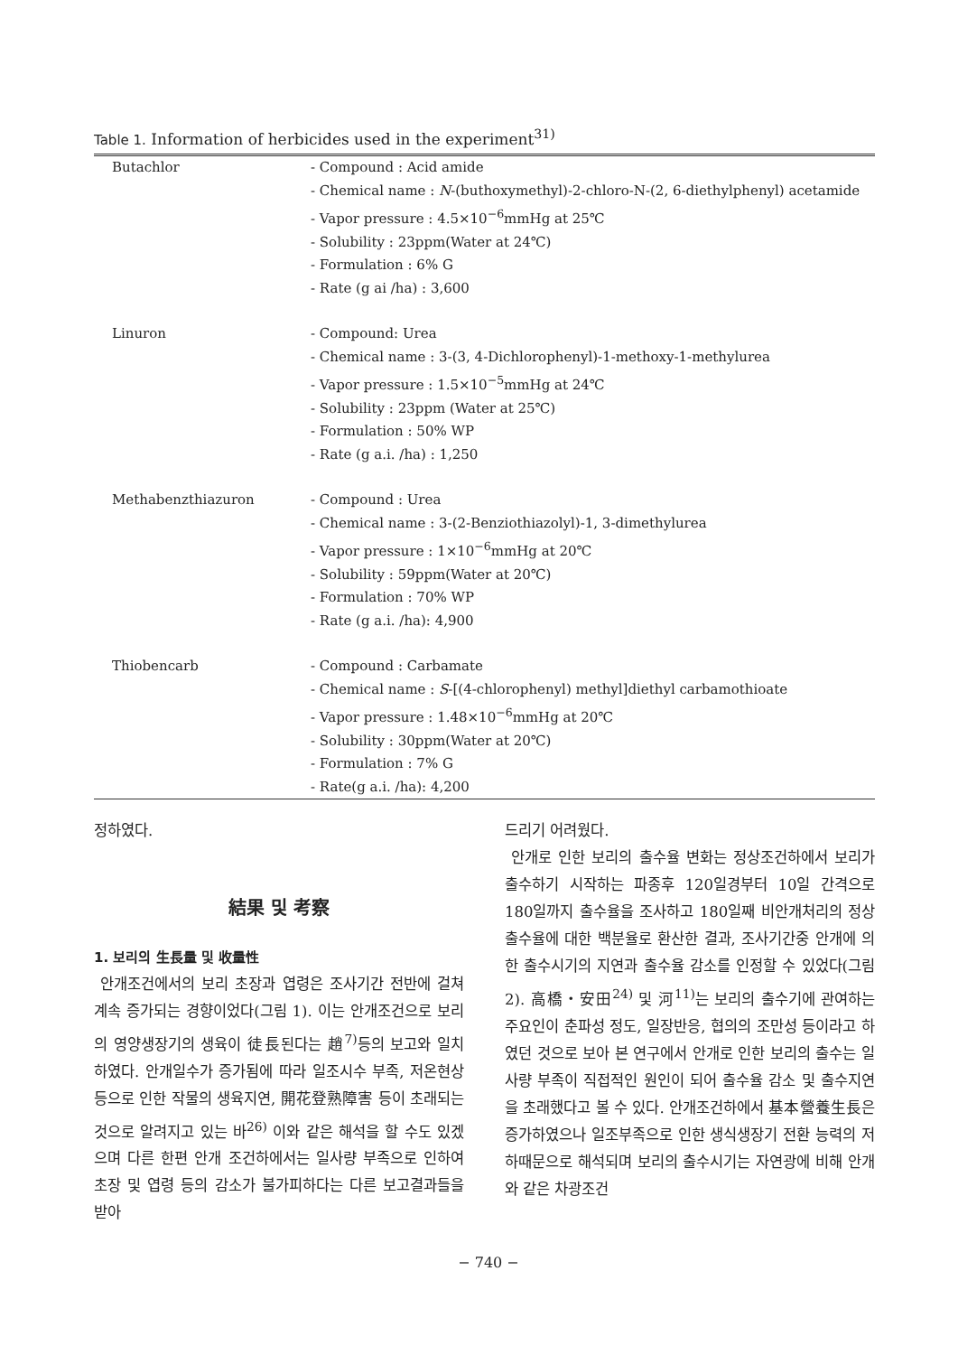Table 1. Information of herbicides used in the experiment<sup>31)</sup>
| Butachlor | - Compound : Acid amide - Chemical name : N -(buthoxymethyl)-2-chloro-N-(2, 6-diethylphenyl) acetamide - Vapor pressure : 4.5×10<sup>−6</sup>mmHg at 25℃ - Solubility : 23ppm(Water at 24℃) - Formulation : 6% G - Rate (g ai /ha) : 3,600 |
| Linuron | - Compound: Urea - Chemical name : 3-(3, 4-Dichlorophenyl)-1-methoxy-1-methylurea - Vapor pressure : 1.5×10<sup>−5</sup>mmHg at 24℃ - Solubility : 23ppm (Water at 25℃) - Formulation : 50% WP - Rate (g a.i. /ha) : 1,250 |
| Methabenzthiazuron | - Compound : Urea - Chemical name : 3-(2-Benziothiazolyl)-1, 3-dimethylurea - Vapor pressure : 1×10<sup>−6</sup>mmHg at 20℃ - Solubility : 59ppm(Water at 20℃) - Formulation : 70% WP - Rate (g a.i. /ha): 4,900 |
| Thiobencarb | - Compound : Carbamate - Chemical name : S -[(4-chlorophenyl) methyl]diethyl carbamothioate - Vapor pressure : 1.48×10<sup>−6</sup>mmHg at 20℃ - Solubility : 30ppm(Water at 20℃) - Formulation : 7% G - Rate(g a.i. /ha): 4,200 |
정하였다.
結果 및 考察
1. 보리의 生長量 및 收量性
안개조건에서의 보리 초장과 엽령은 조사기간 전반에 걸쳐 계속 증가되는 경향이었다(그림 1). 이는 안개조건으로 보리의 영양생장기의 생육이 徒長된다는 趙<sup>7)</sup>등의 보고와 일치하였다. 안개일수가 증가됨에 따라 일조시수 부족, 저온현상 등으로 인한 작물의 생육지연, 開花登熟障害 등이 초래되는 것으로 알려지고 있는 바<sup>26)</sup> 이와 같은 해석을 할 수도 있겠으며 다른 한편 안개 조건하에서는 일사량 부족으로 인하여 초장 및 엽령 등의 감소가 불가피하다는 다른 보고결과들을 받아
드리기 어려웠다.
안개로 인한 보리의 출수율 변화는 정상조건하에서 보리가 출수하기 시작하는 파종후 120일경부터 10일 간격으로 180일까지 출수율을 조사하고 180일째 비안개처리의 정상출수율에 대한 백분율로 환산한 결과, 조사기간중 안개에 의한 출수시기의 지연과 출수율 감소를 인정할 수 있었다(그림 2). 高橋・安田<sup>24)</sup> 및 河<sup>11)</sup>는 보리의 출수기에 관여하는 주요인이 춘파성 정도, 일장반응, 협의의 조만성 등이라고 하였던 것으로 보아 본 연구에서 안개로 인한 보리의 출수는 일사량 부족이 직접적인 원인이 되어 출수율 감소 및 출수지연을 초래했다고 볼 수 있다. 안개조건하에서 基本營養生長은 증가하였으나 일조부족으로 인한 생식생장기 전환 능력의 저하때문으로 해석되며 보리의 출수시기는 자연광에 비해 안개와 같은 차광조건
− 740 −